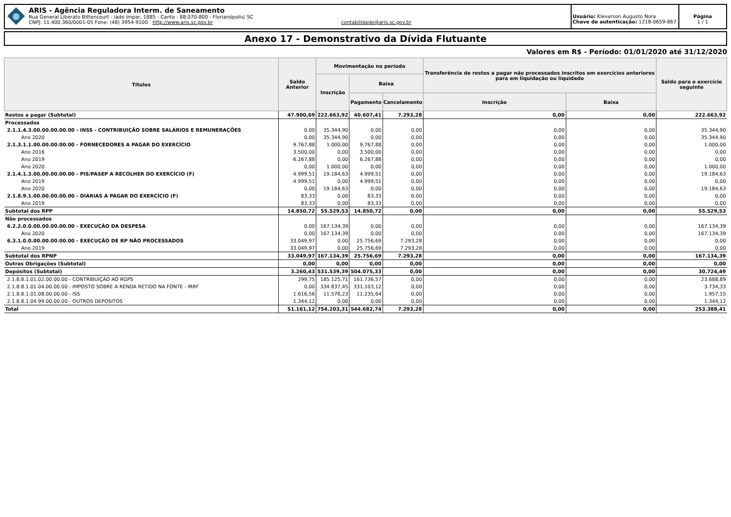ARIS - Agência Reguladora Interm. de Saneamento
Rua General Liberato Bittencourt - lado ímpar, 1885 - Canto - 88.070-800 - Florianópolis/ SC
CNPJ: 11.400.360/0001-05 Fone: (48) 3954-9100 http://www.aris.sc.gov.br contabilidade@aris.sc.gov.br
Usuário: Kleverson Augusto Nora
Chave de autenticação: 1218-0659-867
Página
1 / 1
Anexo 17 - Demonstrativo da Dívida Flutuante
Valores em R$ - Período: 01/01/2020 até 31/12/2020
| Títulos | Saldo Anterior | Movimentação no período | | | Transferência de restos a pagar não processados inscritos em exercícios anteriores para em liquidação ou liquidado | | Saldo para o exercício seguinte |
| --- | --- | --- | --- | --- | --- | --- | --- |
| | | Inscrição | Baixa | | | | |
| | | | Pagamento | Cancelamento | Inscrição | Baixa | |
| Restos a pagar (Subtotal) | 47.900,69 | 222.663,92 | 40.607,41 | 7.293,28 | 0,00 | 0,00 | 222.663,92 |
| Processados | | | | | | | |
| 2.1.1.4.3.00.00.00.00.00 - INSS - CONTRIBUIÇÃO SOBRE SALÁRIOS E REMUNERAÇÕES | 0,00 | 35.344,90 | 0,00 | 0,00 | 0,00 | 0,00 | 35.344,90 |
| Ano 2020 | 0,00 | 35.344,90 | 0,00 | 0,00 | 0,00 | 0,00 | 35.344,90 |
| 2.1.3.1.1.00.00.00.00.00 - FORNECEDORES A PAGAR DO EXERCÍCIO | 9.767,88 | 1.000,00 | 9.767,88 | 0,00 | 0,00 | 0,00 | 1.000,00 |
| Ano 2016 | 3.500,00 | 0,00 | 3.500,00 | 0,00 | 0,00 | 0,00 | 0,00 |
| Ano 2019 | 6.267,88 | 0,00 | 6.267,88 | 0,00 | 0,00 | 0,00 | 0,00 |
| Ano 2020 | 0,00 | 1.000,00 | 0,00 | 0,00 | 0,00 | 0,00 | 1.000,00 |
| 2.1.4.1.3.00.00.00.00.00 - PIS/PASEP A RECOLHER DO EXERCÍCIO (F) | 4.999,51 | 19.184,63 | 4.999,51 | 0,00 | 0,00 | 0,00 | 19.184,63 |
| Ano 2019 | 4.999,51 | 0,00 | 4.999,51 | 0,00 | 0,00 | 0,00 | 0,00 |
| Ano 2020 | 0,00 | 19.184,63 | 0,00 | 0,00 | 0,00 | 0,00 | 19.184,63 |
| 2.1.8.9.1.00.00.00.00.00 - DIARIAS A PAGAR DO EXERCÍCIO (F) | 83,33 | 0,00 | 83,33 | 0,00 | 0,00 | 0,00 | 0,00 |
| Ano 2019 | 83,33 | 0,00 | 83,33 | 0,00 | 0,00 | 0,00 | 0,00 |
| Subtotal dos RPP | 14.850,72 | 55.529,53 | 14.850,72 | 0,00 | 0,00 | 0,00 | 55.529,53 |
| Não processados | | | | | | | |
| 6.2.2.0.0.00.00.00.00.00 - EXECUÇÃO DA DESPESA | 0,00 | 167.134,39 | 0,00 | 0,00 | 0,00 | 0,00 | 167.134,39 |
| Ano 2020 | 0,00 | 167.134,39 | 0,00 | 0,00 | 0,00 | 0,00 | 167.134,39 |
| 6.3.1.0.0.00.00.00.00.00 - EXECUÇÃO DE RP NÃO PROCESSADOS | 33.049,97 | 0,00 | 25.756,69 | 7.293,28 | 0,00 | 0,00 | 0,00 |
| Ano 2019 | 33.049,97 | 0,00 | 25.756,69 | 7.293,28 | 0,00 | 0,00 | 0,00 |
| Subtotal dos RPNP | 33.049,97 | 167.134,39 | 25.756,69 | 7.293,28 | 0,00 | 0,00 | 167.134,39 |
| Outras Obrigações (Subtotal) | 0,00 | 0,00 | 0,00 | 0,00 | 0,00 | 0,00 | 0,00 |
| Depósitos (Subtotal) | 3.260,43 | 531.539,39 | 504.075,33 | 0,00 | 0,00 | 0,00 | 30.724,49 |
| 2.1.8.8.1.01.02.00.00.00 - CONTRIBUIÇÃO AO RGPS | 299,75 | 185.125,71 | 161.736,57 | 0,00 | 0,00 | 0,00 | 23.688,89 |
| 2.1.8.8.1.01.04.00.00.00 - IMPOSTO SOBRE A RENDA RETIDO NA FONTE - IRRF | 0,00 | 334.837,45 | 331.103,12 | 0,00 | 0,00 | 0,00 | 3.734,33 |
| 2.1.8.8.1.01.08.00.00.00 - ISS | 1.616,56 | 11.576,23 | 11.235,64 | 0,00 | 0,00 | 0,00 | 1.957,15 |
| 2.1.8.8.1.04.99.00.00.00 - OUTROS DEPOSITOS | 1.344,12 | 0,00 | 0,00 | 0,00 | 0,00 | 0,00 | 1.344,12 |
| Total | 51.161,12 | 754.203,31 | 544.682,74 | 7.293,28 | 0,00 | 0,00 | 253.388,41 |